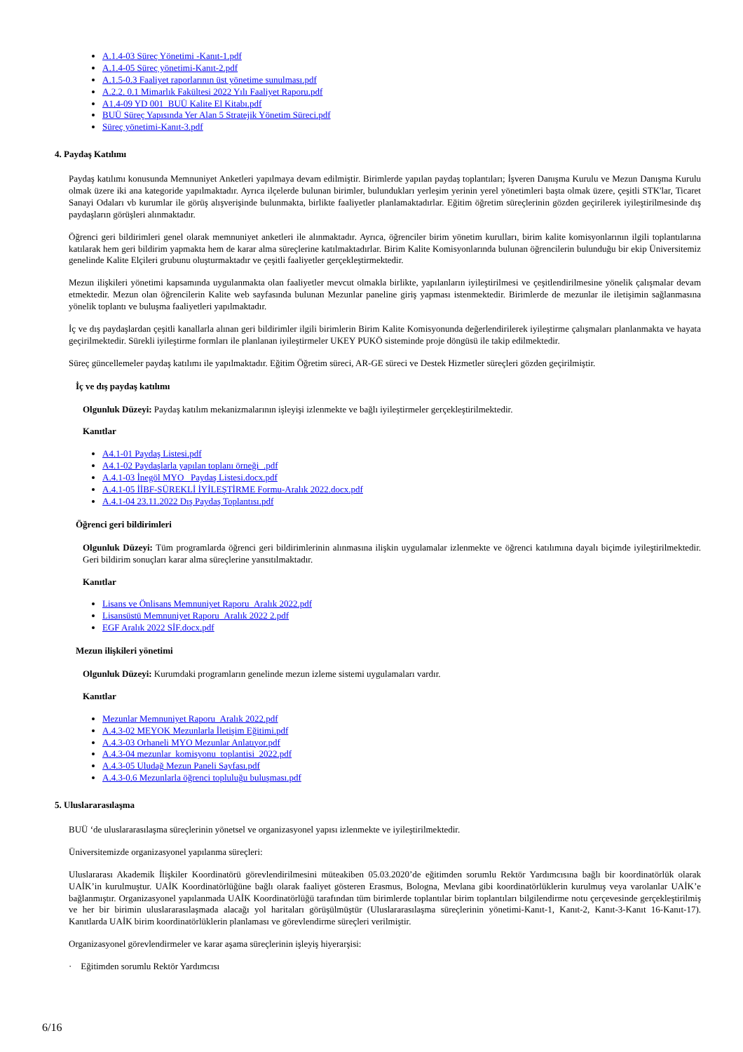A.1.4-03 Süreç Yönetimi -Kanıt-1.pdf
A.1.4-05 Süreç yönetimi-Kanıt-2.pdf
A.1.5-0.3 Faaliyet raporlarının üst yönetime sunulması.pdf
A.2.2. 0.1 Mimarlık Fakültesi 2022 Yılı Faaliyet Raporu.pdf
A1.4-09 YD 001_BUÜ Kalite El Kitabı.pdf
BUÜ Süreç Yapısında Yer Alan 5 Stratejik Yönetim Süreci.pdf
Süreç yönetimi-Kanıt-3.pdf
4. Paydaş Katılımı
Paydaş katılımı konusunda Memnuniyet Anketleri yapılmaya devam edilmiştir. Birimlerde yapılan paydaş toplantıları; İşveren Danışma Kurulu ve Mezun Danışma Kurulu olmak üzere iki ana kategoride yapılmaktadır. Ayrıca ilçelerde bulunan birimler, bulundukları yerleşim yerinin yerel yönetimleri başta olmak üzere, çeşitli STK'lar, Ticaret Sanayi Odaları vb kurumlar ile görüş alışverişinde bulunmakta, birlikte faaliyetler planlamaktadırlar. Eğitim öğretim süreçlerinin gözden geçirilerek iyileştirilmesinde dış paydaşların görüşleri alınmaktadır.
Öğrenci geri bildirimleri genel olarak memnuniyet anketleri ile alınmaktadır. Ayrıca, öğrenciler birim yönetim kurulları, birim kalite komisyonlarının ilgili toplantılarına katılarak hem geri bildirim yapmakta hem de karar alma süreçlerine katılmaktadırlar. Birim Kalite Komisyonlarında bulunan öğrencilerin bulunduğu bir ekip Üniversitemiz genelinde Kalite Elçileri grubunu oluşturmaktadır ve çeşitli faaliyetler gerçekleştirmektedir.
Mezun ilişkileri yönetimi kapsamında uygulanmakta olan faaliyetler mevcut olmakla birlikte, yapılanların iyileştirilmesi ve çeşitlendirilmesine yönelik çalışmalar devam etmektedir. Mezun olan öğrencilerin Kalite web sayfasında bulunan Mezunlar paneline giriş yapması istenmektedir. Birimlerde de mezunlar ile iletişimin sağlanmasına yönelik toplantı ve buluşma faaliyetleri yapılmaktadır.
İç ve dış paydaşlardan çeşitli kanallarla alınan geri bildirimler ilgili birimlerin Birim Kalite Komisyonunda değerlendirilerek iyileştirme çalışmaları planlanmakta ve hayata geçirilmektedir. Sürekli iyileştirme formları ile planlanan iyileştirmeler UKEY PUKÖ sisteminde proje döngüsü ile takip edilmektedir.
Süreç güncellemeler paydaş katılımı ile yapılmaktadır. Eğitim Öğretim süreci, AR-GE süreci ve Destek Hizmetler süreçleri gözden geçirilmiştir.
İç ve dış paydaş katılımı
Olgunluk Düzeyi: Paydaş katılım mekanizmalarının işleyişi izlenmekte ve bağlı iyileştirmeler gerçekleştirilmektedir.
Kanıtlar
A4.1-01 Paydaş Listesi.pdf
A4.1-02 Paydaşlarla yapılan toplanı örneği_.pdf
A.4.1-03 İnegöl MYO_ Paydaş Listesi.docx.pdf
A.4.1-05 İİBF-SÜREKLİ İYİLEŞTİRME Formu-Aralık 2022.docx.pdf
A.4.1-04 23.11.2022 Dış Paydaş Toplantısı.pdf
Öğrenci geri bildirimleri
Olgunluk Düzeyi: Tüm programlarda öğrenci geri bildirimlerinin alınmasına ilişkin uygulamalar izlenmekte ve öğrenci katılımına dayalı biçimde iyileştirilmektedir. Geri bildirim sonuçları karar alma süreçlerine yansıtılmaktadır.
Kanıtlar
Lisans ve Önlisans Memnuniyet Raporu_Aralık 2022.pdf
Lisansüstü Memnuniyet Raporu_Aralık 2022 2.pdf
EGF Aralık 2022 SİF.docx.pdf
Mezun ilişkileri yönetimi
Olgunluk Düzeyi: Kurumdaki programların genelinde mezun izleme sistemi uygulamaları vardır.
Kanıtlar
Mezunlar Memnuniyet Raporu_Aralık 2022.pdf
A.4.3-02 MEYOK Mezunlarla İletişim Eğitimi.pdf
A.4.3-03 Orhaneli MYO Mezunlar Anlatıyor.pdf
A.4.3-04 mezunlar_komisyonu_toplantisi_2022.pdf
A.4.3-05 Uludağ Mezun Paneli Sayfası.pdf
A.4.3-0.6 Mezunlarla öğrenci topluluğu buluşması.pdf
5. Uluslararasılaşma
BUÜ ‘de uluslararasılaşma süreçlerinin yönetsel ve organizasyonel yapısı izlenmekte ve iyileştirilmektedir.
Üniversitemizde organizasyonel yapılanma süreçleri:
Uluslararası Akademik İlişkiler Koordinatörü görevlendirilmesini müteakiben 05.03.2020’de eğitimden sorumlu Rektör Yardımcısına bağlı bir koordinatörlük olarak UAİK’in kurulmuştur. UAİK Koordinatörlüğüne bağlı olarak faaliyet gösteren Erasmus, Bologna, Mevlana gibi koordinatörlüklerin kurulmuş veya varolanlar UAİK’e bağlanmıştır. Organizasyonel yapılanmada UAİK Koordinatörlüğü tarafından tüm birimlerde toplantılar birim toplantıları bilgilendirme notu çerçevesinde gerçekleştirilmiş ve her bir birimin uluslararasılaşmada alacağı yol haritaları görüşülmüştür (Uluslararasılaşma süreçlerinin yönetimi-Kanıt-1, Kanıt-2, Kanıt-3-Kanıt 16-Kanıt-17). Kanıtlarda UAİK birim koordinatörlüklerin planlaması ve görevlendirme süreçleri verilmiştir.
Organizasyonel görevlendirmeler ve karar aşama süreçlerinin işleyiş hiyerarşisi:
· Eğitimden sorumlu Rektör Yardımcısı
6/16